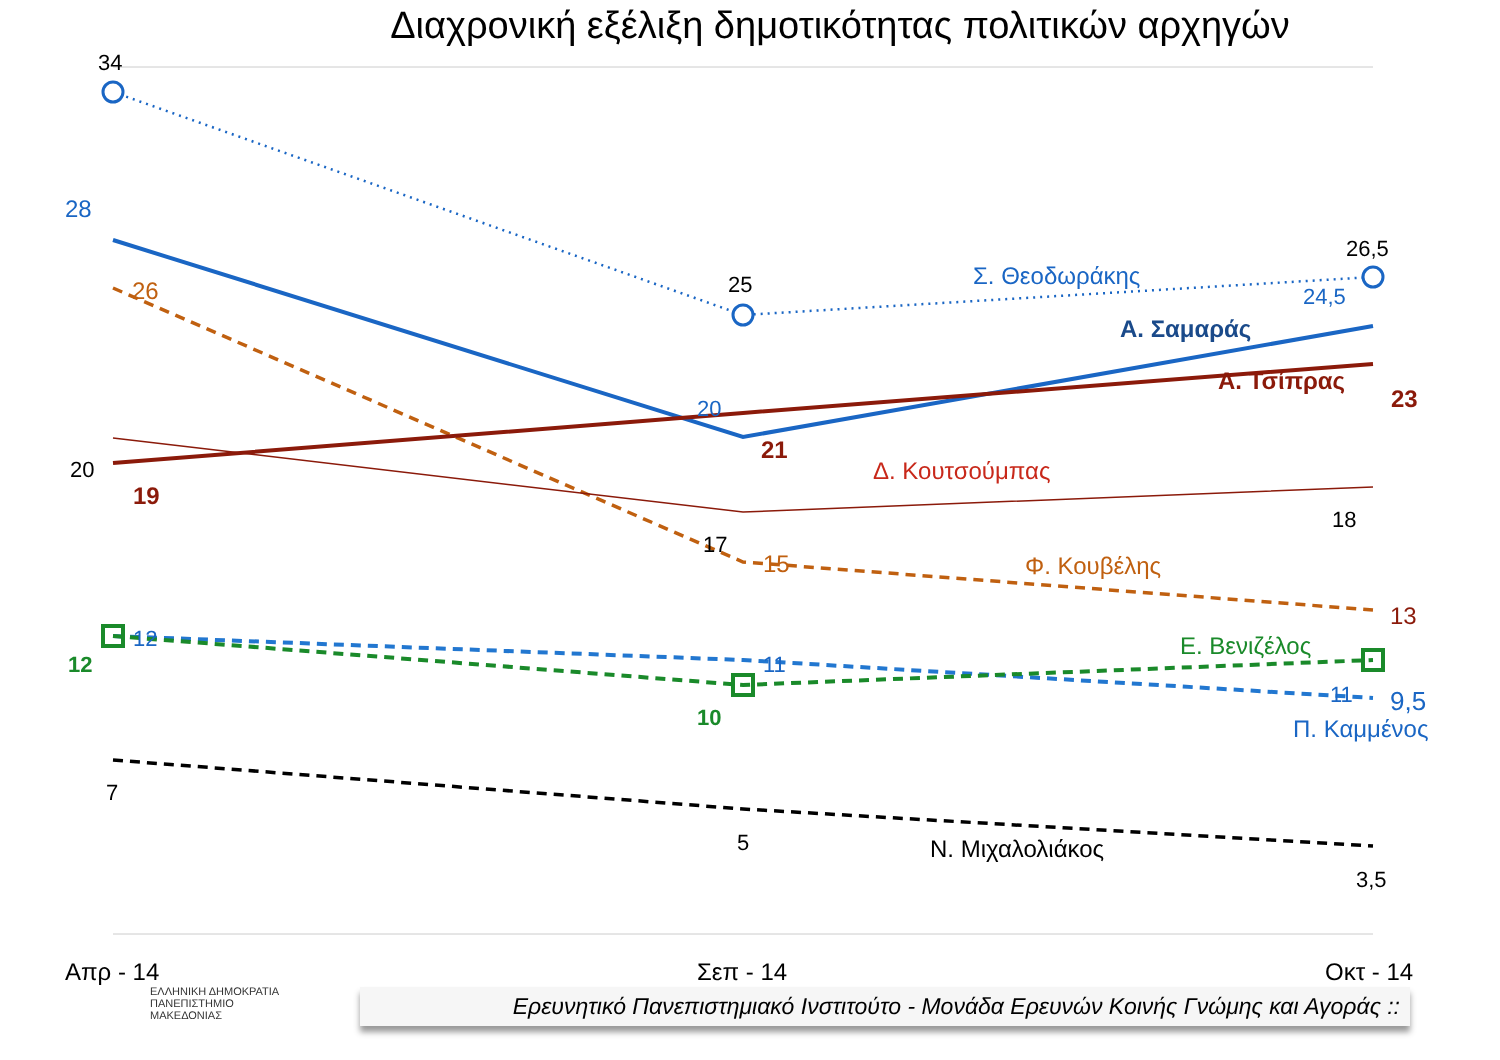Διαχρονική εξέλιξη δημοτικότητας πολιτικών αρχηγών
34
25
26,5
20
17
18
7
5
3,5
Ν. Μιχαλολιάκος
28
20
24,5
Σ. Θεοδωράκης
Α. Σαμαράς
12
11
11
9,5
Π. Καμμένος
19
21
23
Α. Τσίπρας
26
15
13
Φ. Κουβέλης
Δ. Κουτσούμπας
12
10
Ε. Βενιζέλος
Απρ - 14
Σεπ - 14
Οκτ - 14
Ερευνητικό Πανεπιστημιακό Ινστιτούτο - Μονάδα Ερευνών Κοινής Γνώμης και Αγοράς ::
ΕΛΛΗΝΙΚΗ ΔΗΜΟΚΡΑΤΙΑ
ΠΑΝΕΠΙΣΤΗΜΙΟ
ΜΑΚΕΔΟΝΙΑΣ